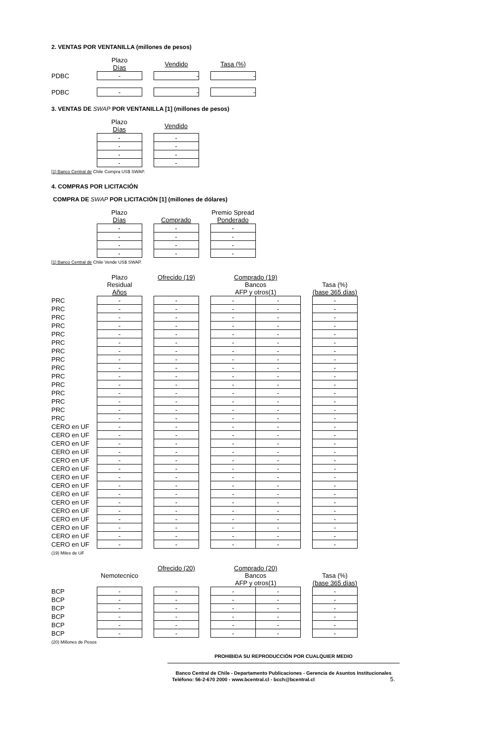2. VENTAS POR VENTANILLA (millones de pesos)
| | Plazo Días | | Vendido | | Tasa (%) |
| --- | --- | --- | --- | --- | --- |
| PDBC | - | | - | | - |
| PDBC | - | | - | | - |
3. VENTAS DE SWAP POR VENTANILLA [1] (millones de pesos)
| | Plazo Días | | Vendido |
| --- | --- | --- | --- |
| | - | | - |
| | - | | - |
| | - | | - |
| | - | | - |
[1] Banco Central de Chile Compra US$ SWAP.
4. COMPRAS POR LICITACIÓN
COMPRA DE SWAP POR LICITACIÓN [1] (millones de dólares)
| | Plazo Días | | Comprado | | Premio Spread Ponderado |
| --- | --- | --- | --- | --- | --- |
| | - | | - | | - |
| | - | | - | | - |
| | - | | - | | - |
| | - | | - | | - |
[1] Banco Central de Chile Vende US$ SWAP.
| | Plazo Residual Años | | Ofrecido (19) | | Comprado (19) Bancos AFP y otros(1) | | | Tasa (%) (base 365 días) |
| --- | --- | --- | --- | --- | --- | --- | --- | --- |
| PRC | - | | - | | - | - | | - |
| PRC | - | | - | | - | - | | - |
| PRC | - | | - | | - | - | | - |
| PRC | - | | - | | - | - | | - |
| PRC | - | | - | | - | - | | - |
| PRC | - | | - | | - | - | | - |
| PRC | - | | - | | - | - | | - |
| PRC | - | | - | | - | - | | - |
| PRC | - | | - | | - | - | | - |
| PRC | - | | - | | - | - | | - |
| PRC | - | | - | | - | - | | - |
| PRC | - | | - | | - | - | | - |
| PRC | - | | - | | - | - | | - |
| PRC | - | | - | | - | - | | - |
| PRC | - | | - | | - | - | | - |
| CERO en UF | - | | - | | - | - | | - |
| CERO en UF | - | | - | | - | - | | - |
| CERO en UF | - | | - | | - | - | | - |
| CERO en UF | - | | - | | - | - | | - |
| CERO en UF | - | | - | | - | - | | - |
| CERO en UF | - | | - | | - | - | | - |
| CERO en UF | - | | - | | - | - | | - |
| CERO en UF | - | | - | | - | - | | - |
| CERO en UF | - | | - | | - | - | | - |
| CERO en UF | - | | - | | - | - | | - |
| CERO en UF | - | | - | | - | - | | - |
| CERO en UF | - | | - | | - | - | | - |
| CERO en UF | - | | - | | - | - | | - |
| CERO en UF | - | | - | | - | - | | - |
| CERO en UF | - | | - | | - | - | | - |
(19) Miles de UF
| | Nemotecnico | | Ofrecido (20) | | Comprado (20) Bancos AFP y otros(1) | | | Tasa (%) (base 365 días) |
| --- | --- | --- | --- | --- | --- | --- | --- | --- |
| BCP | - | | - | | - | - | | - |
| BCP | - | | - | | - | - | | - |
| BCP | - | | - | | - | - | | - |
| BCP | - | | - | | - | - | | - |
| BCP | - | | - | | - | - | | - |
| BCP | - | | - | | - | - | | - |
(20) Millones de Pesos
PROHIBIDA SU REPRODUCCIÓN POR CUALQUIER MEDIO
Banco Central de Chile - Departamento Publicaciones - Gerencia de Asuntos Institucionales
Teléfono: 56-2-670 2000 - www.bcentral.cl - bcch@bcentral.cl 5.